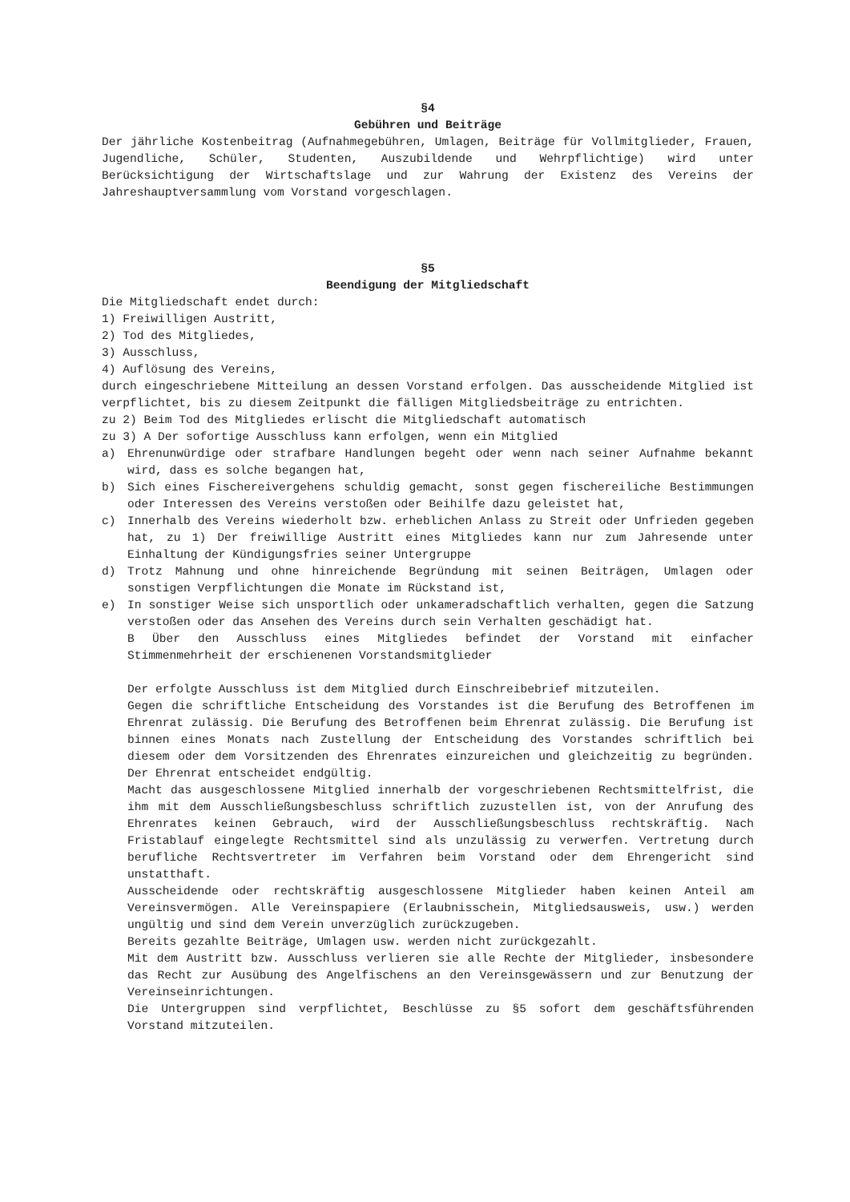§4
Gebühren und Beiträge
Der jährliche Kostenbeitrag (Aufnahmegebühren, Umlagen, Beiträge für Vollmitglieder, Frauen, Jugendliche, Schüler, Studenten, Auszubildende und Wehrpflichtige) wird unter Berücksichtigung der Wirtschaftslage und zur Wahrung der Existenz des Vereins der Jahreshauptversammlung vom Vorstand vorgeschlagen.
§5
Beendigung der Mitgliedschaft
Die Mitgliedschaft endet durch:
1) Freiwilligen Austritt,
2) Tod des Mitgliedes,
3) Ausschluss,
4) Auflösung des Vereins,
durch eingeschriebene Mitteilung an dessen Vorstand erfolgen. Das ausscheidende Mitglied ist verpflichtet, bis zu diesem Zeitpunkt die fälligen Mitgliedsbeiträge zu entrichten.
zu 2) Beim Tod des Mitgliedes erlischt die Mitgliedschaft automatisch
zu 3) A Der sofortige Ausschluss kann erfolgen, wenn ein Mitglied
a) Ehrenunwürdige oder strafbare Handlungen begeht oder wenn nach seiner Aufnahme bekannt wird, dass es solche begangen hat,
b) Sich eines Fischereivergehens schuldig gemacht, sonst gegen fischereiliche Bestimmungen oder Interessen des Vereins verstoßen oder Beihilfe dazu geleistet hat,
c) Innerhalb des Vereins wiederholt bzw. erheblichen Anlass zu Streit oder Unfrieden gegeben hat, zu 1) Der freiwillige Austritt eines Mitgliedes kann nur zum Jahresende unter Einhaltung der Kündigungsfries seiner Untergruppe
d) Trotz Mahnung und ohne hinreichende Begründung mit seinen Beiträgen, Umlagen oder sonstigen Verpflichtungen die Monate im Rückstand ist,
e) In sonstiger Weise sich unsportlich oder unkameradschaftlich verhalten, gegen die Satzung verstoßen oder das Ansehen des Vereins durch sein Verhalten geschädigt hat.
B Über den Ausschluss eines Mitgliedes befindet der Vorstand mit einfacher Stimmenmehrheit der erschienenen Vorstandsmitglieder
Der erfolgte Ausschluss ist dem Mitglied durch Einschreibebrief mitzuteilen.
Gegen die schriftliche Entscheidung des Vorstandes ist die Berufung des Betroffenen im Ehrenrat zulässig. Die Berufung des Betroffenen beim Ehrenrat zulässig. Die Berufung ist binnen eines Monats nach Zustellung der Entscheidung des Vorstandes schriftlich bei diesem oder dem Vorsitzenden des Ehrenrates einzureichen und gleichzeitig zu begründen. Der Ehrenrat entscheidet endgültig.
Macht das ausgeschlossene Mitglied innerhalb der vorgeschriebenen Rechtsmittelfrist, die ihm mit dem Ausschließungsbeschluss schriftlich zuzustellen ist, von der Anrufung des Ehrenrates keinen Gebrauch, wird der Ausschließungsbeschluss rechtskräftig. Nach Fristablauf eingelegte Rechtsmittel sind als unzulässig zu verwerfen. Vertretung durch berufliche Rechtsvertreter im Verfahren beim Vorstand oder dem Ehrengericht sind unstatthaft.
Ausscheidende oder rechtskräftig ausgeschlossene Mitglieder haben keinen Anteil am Vereinsvermögen. Alle Vereinspapiere (Erlaubnisschein, Mitgliedsausweis, usw.) werden ungültig und sind dem Verein unverzüglich zurückzugeben.
Bereits gezahlte Beiträge, Umlagen usw. werden nicht zurückgezahlt.
Mit dem Austritt bzw. Ausschluss verlieren sie alle Rechte der Mitglieder, insbesondere das Recht zur Ausübung des Angelfischens an den Vereinsgewässern und zur Benutzung der Vereinseinrichtungen.
Die Untergruppen sind verpflichtet, Beschlüsse zu §5 sofort dem geschäftsführenden Vorstand mitzuteilen.